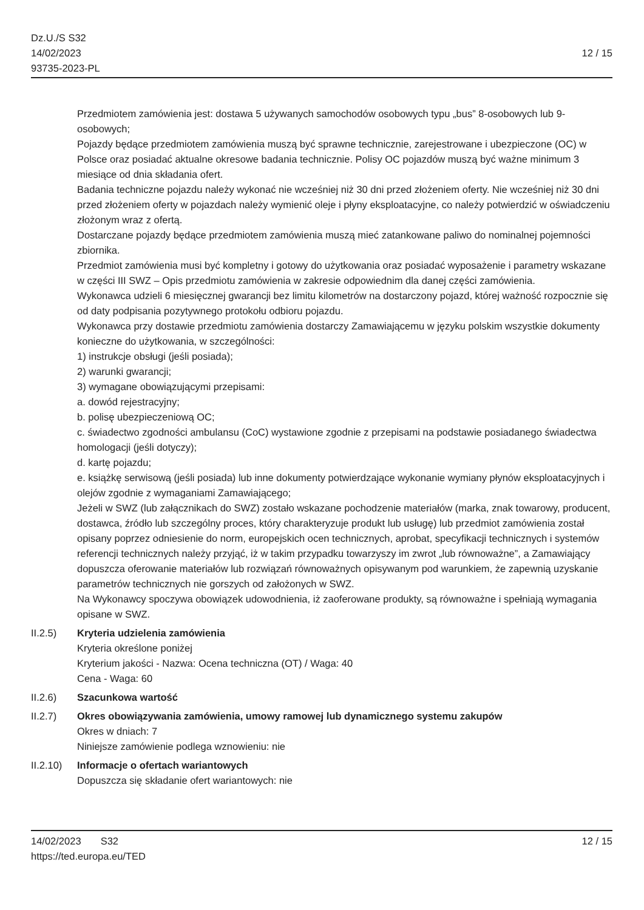Dz.U./S S32
14/02/2023
93735-2023-PL
12 / 15
Przedmiotem zamówienia jest: dostawa 5 używanych samochodów osobowych typu „bus” 8-osobowych lub 9-osobowych;
Pojazdy będące przedmiotem zamówienia muszą być sprawne technicznie, zarejestrowane i ubezpieczone (OC) w Polsce oraz posiadać aktualne okresowe badania technicznie. Polisy OC pojazdów muszą być ważne minimum 3 miesiące od dnia składania ofert.
Badania techniczne pojazdu należy wykonać nie wcześniej niż 30 dni przed złożeniem oferty. Nie wcześniej niż 30 dni przed złożeniem oferty w pojazdach należy wymienić oleje i płyny eksploatacyjne, co należy potwierdzić w oświadczeniu złożonym wraz z ofertą.
Dostarczane pojazdy będące przedmiotem zamówienia muszą mieć zatankowane paliwo do nominalnej pojemności zbiornika.
Przedmiot zamówienia musi być kompletny i gotowy do użytkowania oraz posiadać wyposażenie i parametry wskazane w części III SWZ – Opis przedmiotu zamówienia w zakresie odpowiednim dla danej części zamówienia.
Wykonawca udzieli 6 miesięcznej gwarancji bez limitu kilometrów na dostarczony pojazd, której ważność rozpocznie się od daty podpisania pozytywnego protokołu odbioru pojazdu.
Wykonawca przy dostawie przedmiotu zamówienia dostarczy Zamawiającemu w języku polskim wszystkie dokumenty konieczne do użytkowania, w szczególności:
1) instrukcje obsługi (jeśli posiada);
2) warunki gwarancji;
3) wymagane obowiązującymi przepisami:
a. dowód rejestracyjny;
b. polisę ubezpieczeniową OC;
c. świadectwo zgodności ambulansu (CoC) wystawione zgodnie z przepisami na podstawie posiadanego świadectwa homologacji (jeśli dotyczy);
d. kartę pojazdu;
e. książkę serwisową (jeśli posiada) lub inne dokumenty potwierdzające wykonanie wymiany płynów eksploatacyjnych i olejów zgodnie z wymaganiami Zamawiającego;
Jeżeli w SWZ (lub załącznikach do SWZ) zostało wskazane pochodzenie materiałów (marka, znak towarowy, producent, dostawca, źródło lub szczególny proces, który charakteryzuje produkt lub usługę) lub przedmiot zamówienia został opisany poprzez odniesienie do norm, europejskich ocen technicznych, aprobat, specyfikacji technicznych i systemów referencji technicznych należy przyjąć, iż w takim przypadku towarzyszy im zwrot „lub równoważne”, a Zamawiający dopuszcza oferowanie materiałów lub rozwiązań równoważnych opisywanym pod warunkiem, że zapewnią uzyskanie parametrów technicznych nie gorszych od założonych w SWZ.
Na Wykonawcy spoczywa obowiązek udowodnienia, iż zaoferowane produkty, są równoważne i spełniają wymagania opisane w SWZ.
II.2.5) Kryteria udzielenia zamówienia
Kryteria określone poniżej
Kryterium jakości - Nazwa: Ocena techniczna (OT) / Waga: 40
Cena - Waga: 60
II.2.6) Szacunkowa wartość
II.2.7) Okres obowiązywania zamówienia, umowy ramowej lub dynamicznego systemu zakupów
Okres w dniach: 7
Niniejsze zamówienie podlega wznowieniu: nie
II.2.10)
Informacje o ofertach wariantowych
Dopuszcza się składanie ofert wariantowych: nie
14/02/2023 S32 12 / 15
https://ted.europa.eu/TED